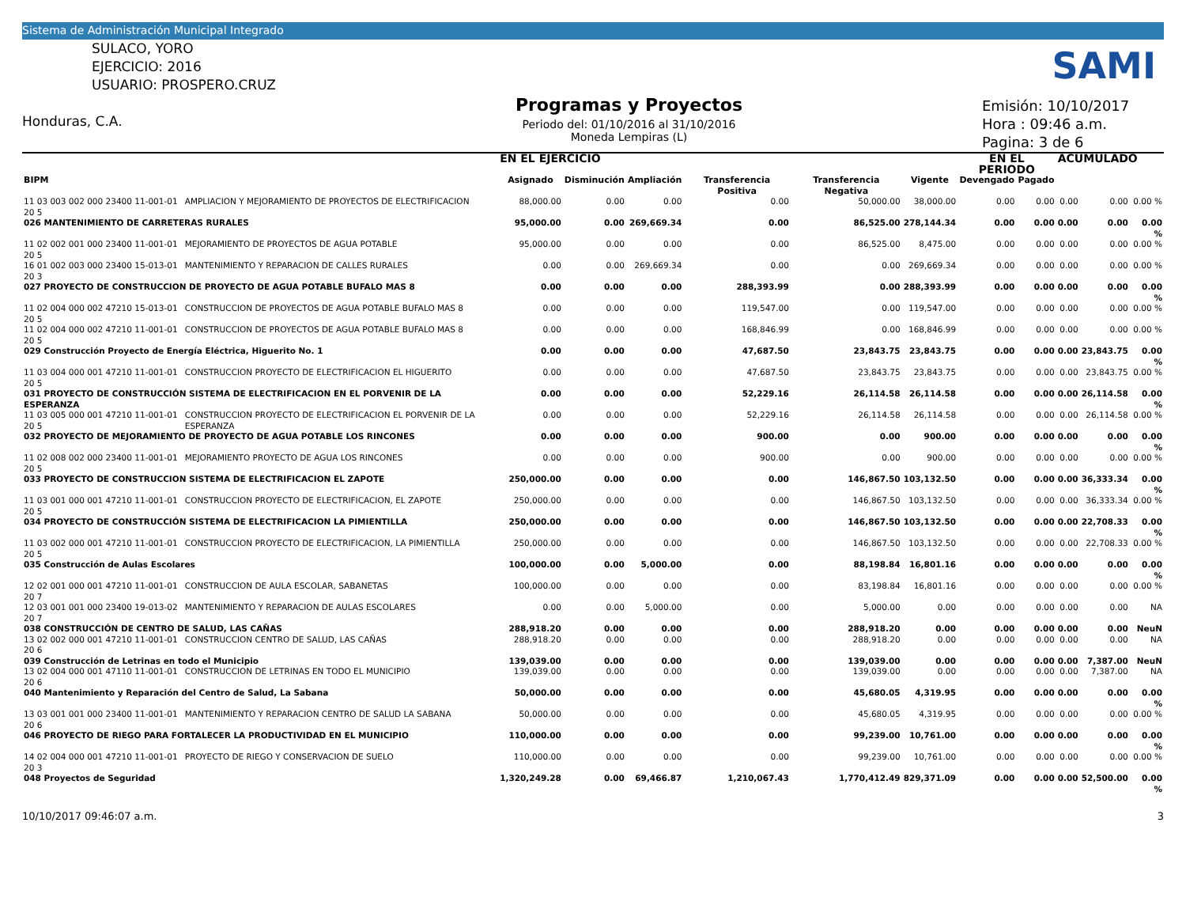Sistema de Administración Municipal Integrado
SULACO, YORO
EJERCICIO: 2016
USUARIO: PROSPERO.CRUZ
Honduras, C.A.
Programas y Proyectos
Periodo del: 01/10/2016 al 31/10/2016
Moneda Lempiras (L)
Emisión: 10/10/2017
Hora : 09:46 a.m.
Pagina: 3 de 6
SAMI
| | | EN EL EJERCICIO | | | | | | EN EL PERIODO | | ACUMULADO | | |
| --- | --- | --- | --- | --- | --- | --- | --- | --- | --- | --- | --- | --- |
| BIPM | | Asignado | Disminución | Ampliación | Transferencia Positiva | Transferencia Negativa | Vigente | Devengado | Pagado | | | |
| 11 03 003 002 000 23400 11-001-01 20 5 | AMPLIACION Y MEJORAMIENTO DE PROYECTOS DE ELECTRIFICACION | 88,000.00 | 0.00 | 0.00 | 0.00 | 50,000.00 | 38,000.00 | 0.00 | 0.00 | 0.00 | 0.00 | 0.00 % |
| 026 MANTENIMIENTO DE CARRETERAS RURALES | | 95,000.00 | 0.00 | 269,669.34 | 0.00 | 86,525.00 | 278,144.34 | 0.00 | 0.00 | 0.00 | 0.00 | 0.00 % |
| 11 02 002 001 000 23400 11-001-01 20 5 | MEJORAMIENTO DE PROYECTOS DE AGUA POTABLE | 95,000.00 | 0.00 | 0.00 | 0.00 | 86,525.00 | 8,475.00 | 0.00 | 0.00 | 0.00 | 0.00 | 0.00 % |
| 16 01 002 003 000 23400 15-013-01 20 3 | MANTENIMIENTO Y REPARACION DE CALLES RURALES | 0.00 | 0.00 | 269,669.34 | 0.00 | 0.00 | 269,669.34 | 0.00 | 0.00 | 0.00 | 0.00 | 0.00 % |
| 027 PROYECTO DE CONSTRUCCION DE PROYECTO DE AGUA POTABLE BUFALO MAS 8 | | 0.00 | 0.00 | 0.00 | 288,393.99 | 0.00 | 288,393.99 | 0.00 | 0.00 | 0.00 | 0.00 | 0.00 % |
| 11 02 004 000 002 47210 15-013-01 20 5 | CONSTRUCCION DE PROYECTOS DE AGUA POTABLE BUFALO MAS 8 | 0.00 | 0.00 | 0.00 | 119,547.00 | 0.00 | 119,547.00 | 0.00 | 0.00 | 0.00 | 0.00 | 0.00 % |
| 11 02 004 000 002 47210 11-001-01 20 5 | CONSTRUCCION DE PROYECTOS DE AGUA POTABLE BUFALO MAS 8 | 0.00 | 0.00 | 0.00 | 168,846.99 | 0.00 | 168,846.99 | 0.00 | 0.00 | 0.00 | 0.00 | 0.00 % |
| 029 Construcción Proyecto de Energía Eléctrica, Higuerito No. 1 | | 0.00 | 0.00 | 0.00 | 47,687.50 | 23,843.75 | 23,843.75 | 0.00 | 0.00 | 0.00 | 23,843.75 | 0.00 % |
| 11 03 004 000 001 47210 11-001-01 20 5 | CONSTRUCCION PROYECTO DE ELECTRIFICACION EL HIGUERITO | 0.00 | 0.00 | 0.00 | 47,687.50 | 23,843.75 | 23,843.75 | 0.00 | 0.00 | 0.00 | 23,843.75 | 0.00 % |
| 031 PROYECTO DE CONSTRUCCIÓN SISTEMA DE ELECTRIFICACION EN EL PORVENIR DE LA ESPERANZA | | 0.00 | 0.00 | 0.00 | 52,229.16 | 26,114.58 | 26,114.58 | 0.00 | 0.00 | 0.00 | 26,114.58 | 0.00 % |
| 11 03 005 000 001 47210 11-001-01 20 5 | CONSTRUCCION PROYECTO DE ELECTRIFICACION EL PORVENIR DE LA ESPERANZA | 0.00 | 0.00 | 0.00 | 52,229.16 | 26,114.58 | 26,114.58 | 0.00 | 0.00 | 0.00 | 26,114.58 | 0.00 % |
| 032 PROYECTO DE MEJORAMIENTO DE PROYECTO DE AGUA POTABLE LOS RINCONES | | 0.00 | 0.00 | 0.00 | 900.00 | 0.00 | 900.00 | 0.00 | 0.00 | 0.00 | 0.00 | 0.00 % |
| 11 02 008 002 000 23400 11-001-01 20 5 | MEJORAMIENTO PROYECTO DE AGUA LOS RINCONES | 0.00 | 0.00 | 0.00 | 900.00 | 0.00 | 900.00 | 0.00 | 0.00 | 0.00 | 0.00 | 0.00 % |
| 033 PROYECTO DE CONSTRUCCION SISTEMA DE ELECTRIFICACION EL ZAPOTE | | 250,000.00 | 0.00 | 0.00 | 0.00 | 146,867.50 | 103,132.50 | 0.00 | 0.00 | 0.00 | 36,333.34 | 0.00 % |
| 11 03 001 000 001 47210 11-001-01 20 5 | CONSTRUCCION PROYECTO DE ELECTRIFICACION, EL ZAPOTE | 250,000.00 | 0.00 | 0.00 | 0.00 | 146,867.50 | 103,132.50 | 0.00 | 0.00 | 0.00 | 36,333.34 | 0.00 % |
| 034 PROYECTO DE CONSTRUCCIÓN SISTEMA DE ELECTRIFICACION LA PIMIENTILLA | | 250,000.00 | 0.00 | 0.00 | 0.00 | 146,867.50 | 103,132.50 | 0.00 | 0.00 | 0.00 | 22,708.33 | 0.00 % |
| 11 03 002 000 001 47210 11-001-01 20 5 | CONSTRUCCION PROYECTO DE ELECTRIFICACION, LA PIMIENTILLA | 250,000.00 | 0.00 | 0.00 | 0.00 | 146,867.50 | 103,132.50 | 0.00 | 0.00 | 0.00 | 22,708.33 | 0.00 % |
| 035 Construcción de Aulas Escolares | | 100,000.00 | 0.00 | 5,000.00 | 0.00 | 88,198.84 | 16,801.16 | 0.00 | 0.00 | 0.00 | 0.00 | 0.00 % |
| 12 02 001 000 001 47210 11-001-01 20 7 | CONSTRUCCION DE AULA ESCOLAR, SABANETAS | 100,000.00 | 0.00 | 0.00 | 0.00 | 83,198.84 | 16,801.16 | 0.00 | 0.00 | 0.00 | 0.00 | 0.00 % |
| 12 03 001 001 000 23400 19-013-02 20 7 | MANTENIMIENTO Y REPARACION DE AULAS ESCOLARES | 0.00 | 0.00 | 5,000.00 | 0.00 | 5,000.00 | 0.00 | 0.00 | 0.00 | 0.00 | 0.00 | NA |
| 038 CONSTRUCCIÓN DE CENTRO DE SALUD, LAS CAÑAS | | 288,918.20 | 0.00 | 0.00 | 0.00 | 288,918.20 | 0.00 | 0.00 | 0.00 | 0.00 | 0.00 | NeuN |
| 13 02 002 000 001 47210 11-001-01 20 6 | CONSTRUCCION CENTRO DE SALUD, LAS CAÑAS | 288,918.20 | 0.00 | 0.00 | 0.00 | 288,918.20 | 0.00 | 0.00 | 0.00 | 0.00 | 0.00 | NA |
| 039 Construcción de Letrinas en todo el Municipio | | 139,039.00 | 0.00 | 0.00 | 0.00 | 139,039.00 | 0.00 | 0.00 | 0.00 | 0.00 | 7,387.00 | NeuN |
| 13 02 004 000 001 47110 11-001-01 20 6 | CONSTRUCCION DE LETRINAS EN TODO EL MUNICIPIO | 139,039.00 | 0.00 | 0.00 | 0.00 | 139,039.00 | 0.00 | 0.00 | 0.00 | 0.00 | 7,387.00 | NA |
| 040 Mantenimiento y Reparación del Centro de Salud, La Sabana | | 50,000.00 | 0.00 | 0.00 | 0.00 | 45,680.05 | 4,319.95 | 0.00 | 0.00 | 0.00 | 0.00 | 0.00 % |
| 13 03 001 001 000 23400 11-001-01 20 6 | MANTENIMIENTO Y REPARACION CENTRO DE SALUD LA SABANA | 50,000.00 | 0.00 | 0.00 | 0.00 | 45,680.05 | 4,319.95 | 0.00 | 0.00 | 0.00 | 0.00 | 0.00 % |
| 046 PROYECTO DE RIEGO PARA FORTALECER LA PRODUCTIVIDAD EN EL MUNICIPIO | | 110,000.00 | 0.00 | 0.00 | 0.00 | 99,239.00 | 10,761.00 | 0.00 | 0.00 | 0.00 | 0.00 | 0.00 % |
| 14 02 004 000 001 47210 11-001-01 20 3 | PROYECTO DE RIEGO Y CONSERVACION DE SUELO | 110,000.00 | 0.00 | 0.00 | 0.00 | 99,239.00 | 10,761.00 | 0.00 | 0.00 | 0.00 | 0.00 | 0.00 % |
| 048 Proyectos de Seguridad | | 1,320,249.28 | 0.00 | 69,466.87 | 1,210,067.43 | 1,770,412.49 | 829,371.09 | 0.00 | 0.00 | 0.00 | 52,500.00 | 0.00 % |
10/10/2017 09:46:07 a.m. 3